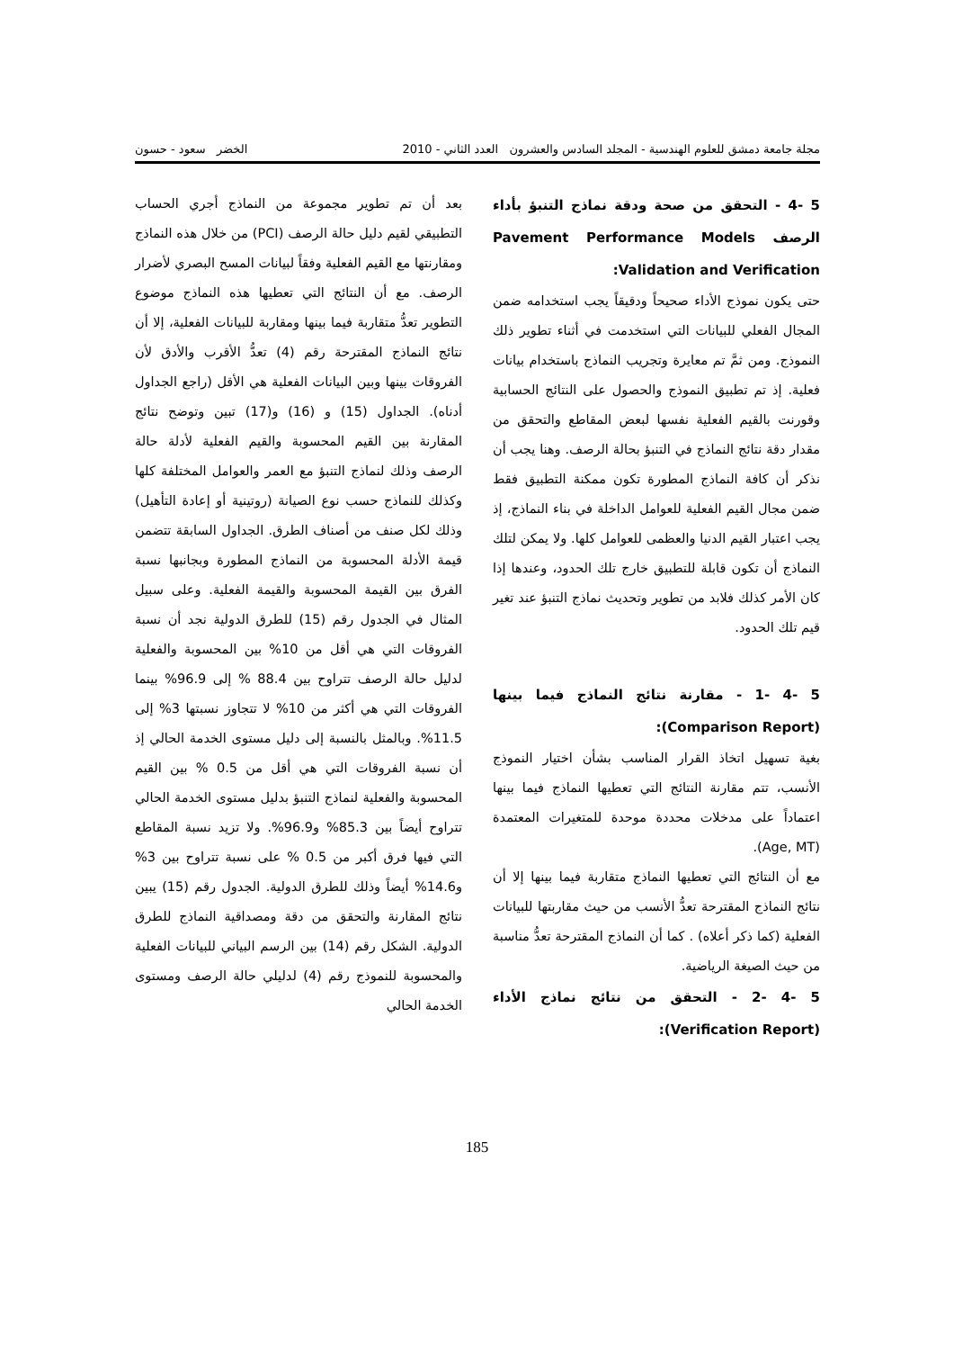مجلة جامعة دمشق للعلوم الهندسية - المجلد السادس والعشرون العدد الثاني - 2010 الخضر سعود - حسون
5 -4 - التحقق من صحة ودقة نماذج التنبؤ بأداء الرصف Pavement Performance Models Validation and Verification:
حتى يكون نموذج الأداء صحيحاً ودقيقاً يجب استخدامه ضمن المجال الفعلي للبيانات التي استخدمت في أثناء تطوير ذلك النموذج. ومن ثمَّ تم معايرة وتجريب النماذج باستخدام بيانات فعلية. إذ تم تطبيق النموذج والحصول على النتائج الحسابية وقورنت بالقيم الفعلية نفسها لبعض المقاطع والتحقق من مقدار دقة نتائج النماذج في التنبؤ بحالة الرصف. وهنا يجب أن نذكر أن كافة النماذج المطورة تكون ممكنة التطبيق فقط ضمن مجال القيم الفعلية للعوامل الداخلة في بناء النماذج، إذ يجب اعتبار القيم الدنيا والعظمى للعوامل كلها. ولا يمكن لتلك النماذج أن تكون قابلة للتطبيق خارج تلك الحدود، وعندها إذا كان الأمر كذلك فلابد من تطوير وتحديث نماذج التنبؤ عند تغير قيم تلك الحدود.
5 -4 -1 - مقارنة نتائج النماذج فيما بينها (Comparison Report):
بغية تسهيل اتخاذ القرار المناسب بشأن اختيار النموذج الأنسب، تتم مقارنة النتائج التي تعطيها النماذج فيما بينها اعتماداً على مدخلات محددة موحدة للمتغيرات المعتمدة (Age, MT).
مع أن النتائج التي تعطيها النماذج متقاربة فيما بينها إلا أن نتائج النماذج المقترحة تعدُّ الأنسب من حيث مقاربتها للبيانات الفعلية (كما ذكر أعلاه) . كما أن النماذج المقترحة تعدُّ مناسبة من حيث الصيغة الرياضية.
5 -4 -2 - التحقق من نتائج نماذج الأداء (Verification Report):
بعد أن تم تطوير مجموعة من النماذج أجري الحساب التطبيقي لقيم دليل حالة الرصف (PCI) من خلال هذه النماذج ومقارنتها مع القيم الفعلية وفقاً لبيانات المسح البصري لأضرار الرصف. مع أن النتائج التي تعطيها هذه النماذج موضوع التطوير تعدُّ متقاربة فيما بينها ومقاربة للبيانات الفعلية، إلا أن نتائج النماذج المقترحة رقم (4) تعدُّ الأقرب والأدق لأن الفروقات بينها وبين البيانات الفعلية هي الأقل (راجع الجداول أدناه). الجداول (15) و (16) و(17) تبين وتوضح نتائج المقارنة بين القيم المحسوبة والقيم الفعلية لأدلة حالة الرصف وذلك لنماذج التنبؤ مع العمر والعوامل المختلفة كلها وكذلك للنماذج حسب نوع الصيانة (روتينية أو إعادة التأهيل) وذلك لكل صنف من أصناف الطرق. الجداول السابقة تتضمن قيمة الأدلة المحسوبة من النماذج المطورة وبجانبها نسبة الفرق بين القيمة المحسوبة والقيمة الفعلية. وعلى سبيل المثال في الجدول رقم (15) للطرق الدولية نجد أن نسبة الفروقات التي هي أقل من 10% بين المحسوبة والفعلية لدليل حالة الرصف تتراوح بين 88.4 % إلى 96.9% بينما الفروقات التي هي أكثر من 10% لا تتجاوز نسبتها 3% إلى 11.5%. وبالمثل بالنسبة إلى دليل مستوى الخدمة الحالي إذ أن نسبة الفروقات التي هي أقل من 0.5 % بين القيم المحسوبة والفعلية لنماذج التنبؤ بدليل مستوى الخدمة الحالي تتراوح أيضاً بين 85.3% و96.9%. ولا تزيد نسبة المقاطع التي فيها فرق أكبر من 0.5 % على نسبة تتراوح بين 3% و14.6% أيضاً وذلك للطرق الدولية. الجدول رقم (15) يبين نتائج المقارنة والتحقق من دقة ومصداقية النماذج للطرق الدولية. الشكل رقم (14) بين الرسم البياني للبيانات الفعلية والمحسوبة للنموذج رقم (4) لدليلي حالة الرصف ومستوى الخدمة الحالي
185